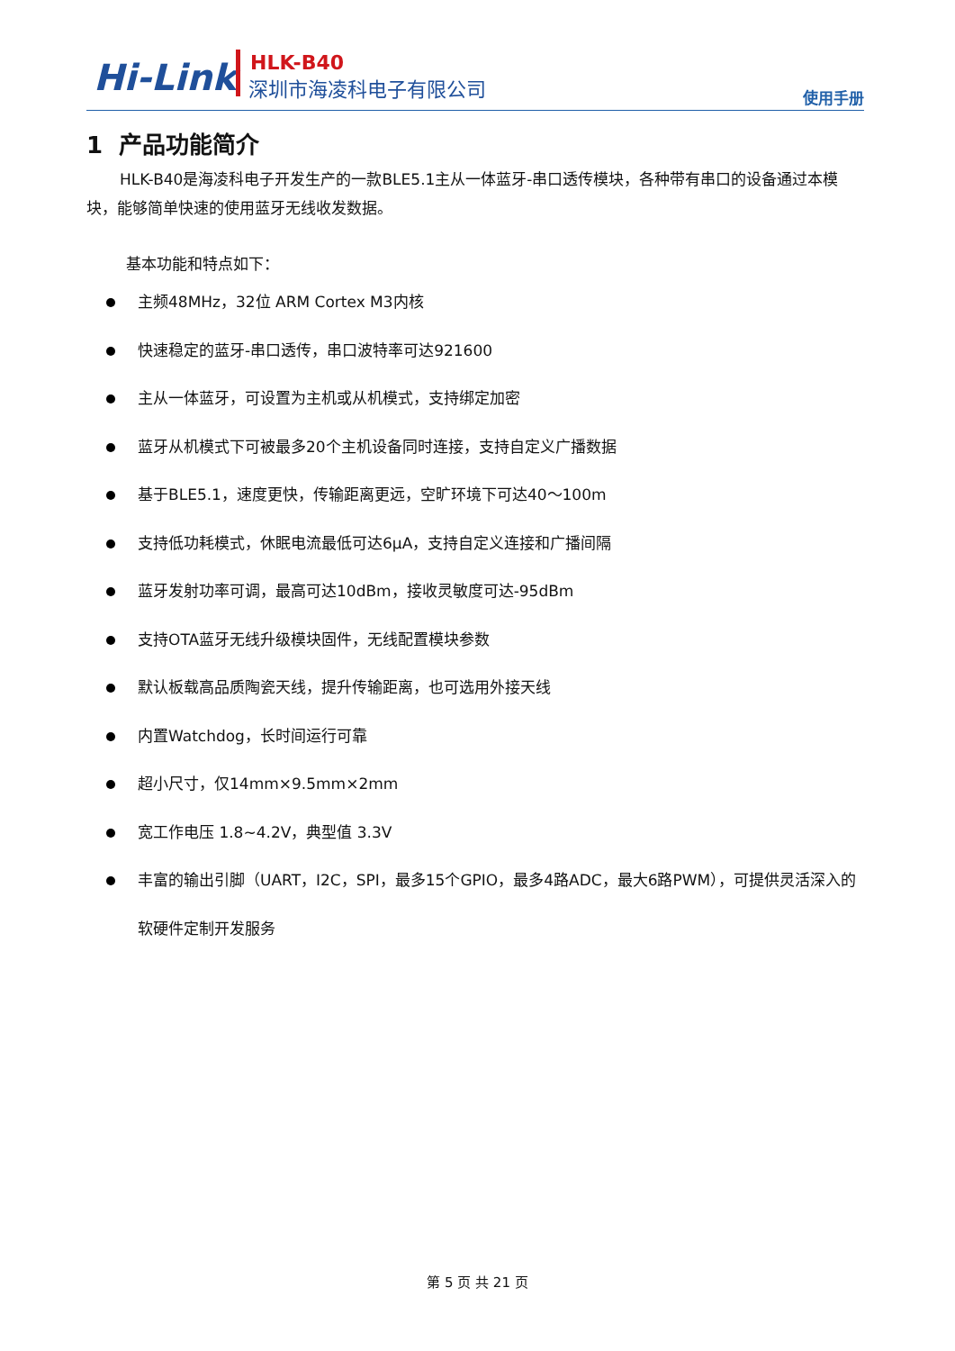Hi-Link HLK-B40
深圳市海凌科电子有限公司
使用手册
1 产品功能简介
HLK-B40是海凌科电子开发生产的一款BLE5.1主从一体蓝牙-串口透传模块，各种带有串口的设备通过本模块，能够简单快速的使用蓝牙无线收发数据。
基本功能和特点如下：
主频48MHz，32位 ARM Cortex M3内核
快速稳定的蓝牙-串口透传，串口波特率可达921600
主从一体蓝牙，可设置为主机或从机模式，支持绑定加密
蓝牙从机模式下可被最多20个主机设备同时连接，支持自定义广播数据
基于BLE5.1，速度更快，传输距离更远，空旷环境下可达40～100m
支持低功耗模式，休眠电流最低可达6μA，支持自定义连接和广播间隔
蓝牙发射功率可调，最高可达10dBm，接收灵敏度可达-95dBm
支持OTA蓝牙无线升级模块固件，无线配置模块参数
默认板载高品质陶瓷天线，提升传输距离，也可选用外接天线
内置Watchdog，长时间运行可靠
超小尺寸，仅14mm×9.5mm×2mm
宽工作电压 1.8~4.2V，典型值 3.3V
丰富的输出引脚（UART，I2C，SPI，最多15个GPIO，最多4路ADC，最大6路PWM），可提供灵活深入的软硬件定制开发服务
第 5 页 共 21 页